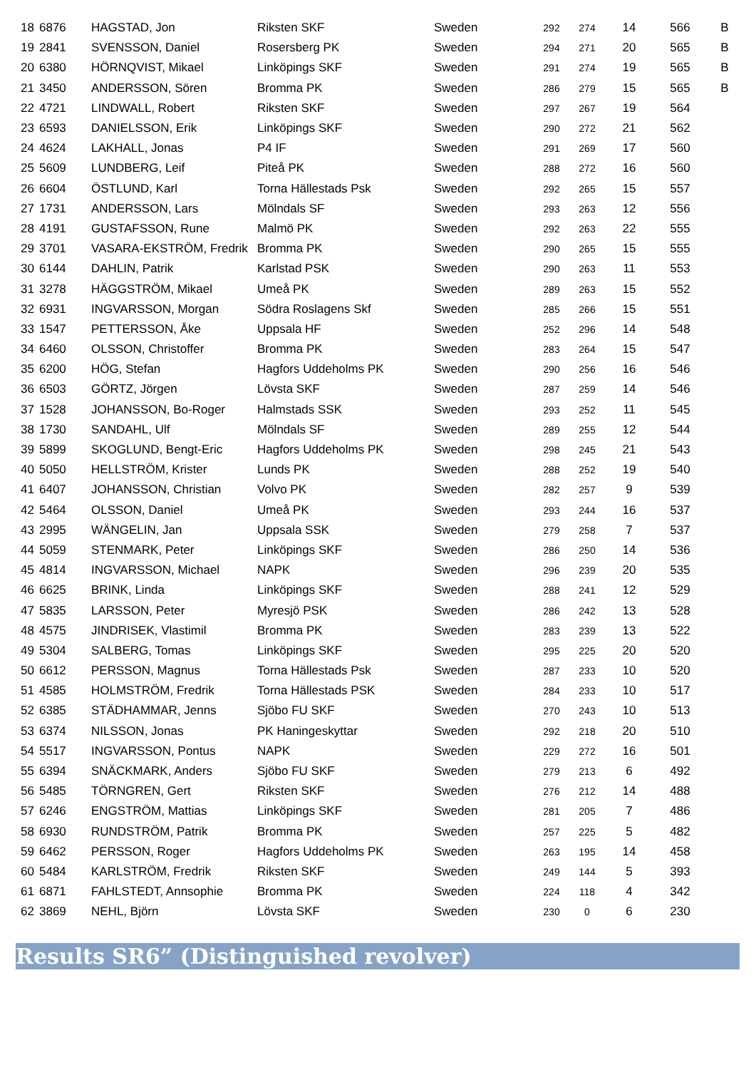| 18 | 6876 | HAGSTAD, Jon | Riksten SKF | Sweden | 292 | 274 | 14 | 566 | B |
| 19 | 2841 | SVENSSON, Daniel | Rosersberg PK | Sweden | 294 | 271 | 20 | 565 | B |
| 20 | 6380 | HÖRNQVIST, Mikael | Linköpings SKF | Sweden | 291 | 274 | 19 | 565 | B |
| 21 | 3450 | ANDERSSON, Sören | Bromma PK | Sweden | 286 | 279 | 15 | 565 | B |
| 22 | 4721 | LINDWALL, Robert | Riksten SKF | Sweden | 297 | 267 | 19 | 564 | |
| 23 | 6593 | DANIELSSON, Erik | Linköpings SKF | Sweden | 290 | 272 | 21 | 562 | |
| 24 | 4624 | LAKHALL, Jonas | P4 IF | Sweden | 291 | 269 | 17 | 560 | |
| 25 | 5609 | LUNDBERG, Leif | Piteå PK | Sweden | 288 | 272 | 16 | 560 | |
| 26 | 6604 | ÖSTLUND, Karl | Torna Hällestads Psk | Sweden | 292 | 265 | 15 | 557 | |
| 27 | 1731 | ANDERSSON, Lars | Mölndals SF | Sweden | 293 | 263 | 12 | 556 | |
| 28 | 4191 | GUSTAFSSON, Rune | Malmö PK | Sweden | 292 | 263 | 22 | 555 | |
| 29 | 3701 | VASARA-EKSTRÖM, Fredrik | Bromma PK | Sweden | 290 | 265 | 15 | 555 | |
| 30 | 6144 | DAHLIN, Patrik | Karlstad PSK | Sweden | 290 | 263 | 11 | 553 | |
| 31 | 3278 | HÄGGSTRÖM, Mikael | Umeå PK | Sweden | 289 | 263 | 15 | 552 | |
| 32 | 6931 | INGVARSSON, Morgan | Södra Roslagens Skf | Sweden | 285 | 266 | 15 | 551 | |
| 33 | 1547 | PETTERSSON, Åke | Uppsala HF | Sweden | 252 | 296 | 14 | 548 | |
| 34 | 6460 | OLSSON, Christoffer | Bromma PK | Sweden | 283 | 264 | 15 | 547 | |
| 35 | 6200 | HÖG, Stefan | Hagfors Uddeholms PK | Sweden | 290 | 256 | 16 | 546 | |
| 36 | 6503 | GÖRTZ, Jörgen | Lövsta SKF | Sweden | 287 | 259 | 14 | 546 | |
| 37 | 1528 | JOHANSSON, Bo-Roger | Halmstads SSK | Sweden | 293 | 252 | 11 | 545 | |
| 38 | 1730 | SANDAHL, Ulf | Mölndals SF | Sweden | 289 | 255 | 12 | 544 | |
| 39 | 5899 | SKOGLUND, Bengt-Eric | Hagfors Uddeholms PK | Sweden | 298 | 245 | 21 | 543 | |
| 40 | 5050 | HELLSTRÖM, Krister | Lunds PK | Sweden | 288 | 252 | 19 | 540 | |
| 41 | 6407 | JOHANSSON, Christian | Volvo PK | Sweden | 282 | 257 | 9 | 539 | |
| 42 | 5464 | OLSSON, Daniel | Umeå PK | Sweden | 293 | 244 | 16 | 537 | |
| 43 | 2995 | WÄNGELIN, Jan | Uppsala SSK | Sweden | 279 | 258 | 7 | 537 | |
| 44 | 5059 | STENMARK, Peter | Linköpings SKF | Sweden | 286 | 250 | 14 | 536 | |
| 45 | 4814 | INGVARSSON, Michael | NAPK | Sweden | 296 | 239 | 20 | 535 | |
| 46 | 6625 | BRINK, Linda | Linköpings SKF | Sweden | 288 | 241 | 12 | 529 | |
| 47 | 5835 | LARSSON, Peter | Myresjö PSK | Sweden | 286 | 242 | 13 | 528 | |
| 48 | 4575 | JINDRISEK, Vlastimil | Bromma PK | Sweden | 283 | 239 | 13 | 522 | |
| 49 | 5304 | SALBERG, Tomas | Linköpings SKF | Sweden | 295 | 225 | 20 | 520 | |
| 50 | 6612 | PERSSON, Magnus | Torna Hällestads Psk | Sweden | 287 | 233 | 10 | 520 | |
| 51 | 4585 | HOLMSTRÖM, Fredrik | Torna Hällestads PSK | Sweden | 284 | 233 | 10 | 517 | |
| 52 | 6385 | STÄDHAMMAR, Jenns | Sjöbo FU SKF | Sweden | 270 | 243 | 10 | 513 | |
| 53 | 6374 | NILSSON, Jonas | PK Haningeskyttar | Sweden | 292 | 218 | 20 | 510 | |
| 54 | 5517 | INGVARSSON, Pontus | NAPK | Sweden | 229 | 272 | 16 | 501 | |
| 55 | 6394 | SNÄCKMARK, Anders | Sjöbo FU SKF | Sweden | 279 | 213 | 6 | 492 | |
| 56 | 5485 | TÖRNGREN, Gert | Riksten SKF | Sweden | 276 | 212 | 14 | 488 | |
| 57 | 6246 | ENGSTRÖM, Mattias | Linköpings SKF | Sweden | 281 | 205 | 7 | 486 | |
| 58 | 6930 | RUNDSTRÖM, Patrik | Bromma PK | Sweden | 257 | 225 | 5 | 482 | |
| 59 | 6462 | PERSSON, Roger | Hagfors Uddeholms PK | Sweden | 263 | 195 | 14 | 458 | |
| 60 | 5484 | KARLSTRÖM, Fredrik | Riksten SKF | Sweden | 249 | 144 | 5 | 393 | |
| 61 | 6871 | FAHLSTEDT, Annsophie | Bromma PK | Sweden | 224 | 118 | 4 | 342 | |
| 62 | 3869 | NEHL, Björn | Lövsta SKF | Sweden | 230 | 0 | 6 | 230 | |
Results SR6” (Distinguished revolver)